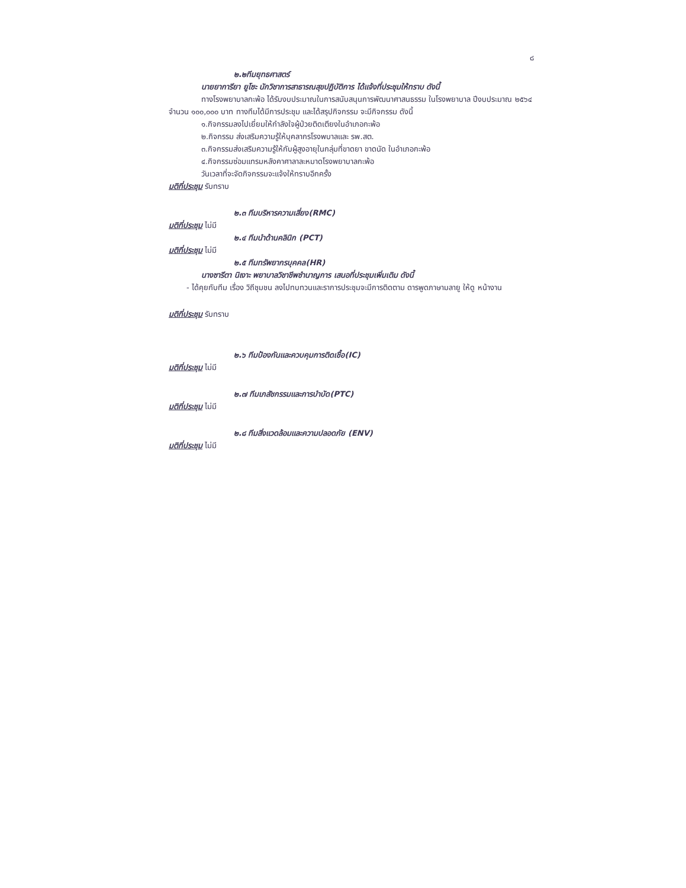๘
๒.๒ทีมยุทธศาสตร์
นายยาการียา ยูโซะ นักวิชาการสาธารณสุขปฏิบัติการ ได้แจ้งที่ประชุมให้ทราบ ดังนี้
ทางโรงพยาบาลกะพ้อ ได้รับงบประมาณในการสนับสนุนการพัฒนาศาสนธรรม ในโรงพยาบาล ปีงบประมาณ ๒๕๖๔ จำนวน ๑๐๐,๐๐๐ บาท ทางทีมได้มีการประชุม และได้สรุปกิจกรรม จะมีกิจกรรม ดังนี้
๑.กิจกรรมลงไปเยี่ยมให้กำลังใจผู้ป่วยติดเตียงในอำเภอกะพ้อ
๒.กิจกรรม ส่งเสริมความรู้ให้บุคลากรโรงพบาลและ รพ.สต.
๓.กิจกรรมส่งเสริมความรู้ให้กับผู้สูงอายุในกลุ่มที่ขาดยา ขาดนัด ในอำเภอกะพ้อ
๔.กิจกรรมซ่อมแทรมหลังคาศาลาละหมาดโรงพยาบาลกะพ้อ
วันเวลาที่จะจัดกิจกรรมจะแจ้งให้ทราบอีกครั้ง
มติที่ประชุม รับทราบ
๒.๓ ทีมบริหารความเสี่ยง(RMC)
มติที่ประชุม ไม่มี
๒.๔ ทีมนำด้านคลินิก (PCT)
มติที่ประชุม ไม่มี
๒.๕ ทีมทรัพยากรบุคคล(HR)
นางซารีตา นิเงาะ พยาบาลวิชาชีพชำนาญการ เสนอที่ประชุมเพิ่มเติม ดังนี้
- ได้คุยกับทีม เรื่อง วิถีชุมชน ลงไปทบทวนและราการประชุมจะมีการติดตาม ดารพูดภาษามลายู ให้ดู หน้างาน
มติที่ประชุม รับทราบ
๒.๖ ทีมป้องกันและควบคุมการติดเชื้อ(IC)
มติที่ประชุม ไม่มี
๒.๗ ทีมเภสัชกรรมและการบำบัด(PTC)
มติที่ประชุม ไม่มี
๒.๘ ทีมสิ่งแวดล้อมและความปลอดภัย (ENV)
มติที่ประชุม ไม่มี